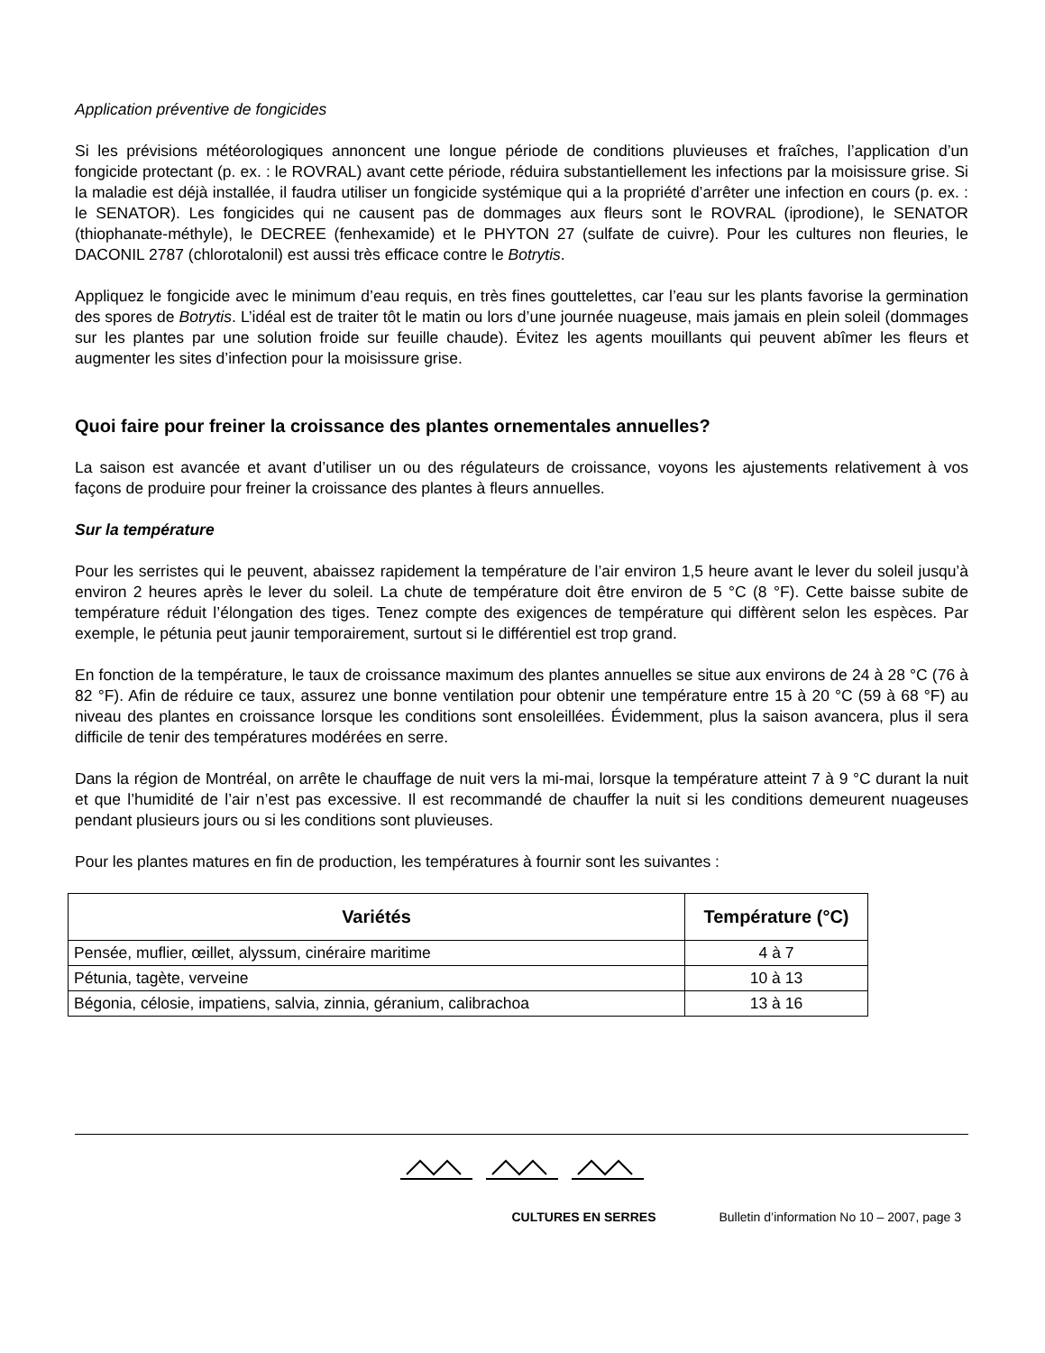Application préventive de fongicides
Si les prévisions météorologiques annoncent une longue période de conditions pluvieuses et fraîches, l’application d’un fongicide protectant (p. ex. : le ROVRAL) avant cette période, réduira substantiellement les infections par la moisissure grise. Si la maladie est déjà installée, il faudra utiliser un fongicide systémique qui a la propriété d’arrêter une infection en cours (p. ex. : le SENATOR). Les fongicides qui ne causent pas de dommages aux fleurs sont le ROVRAL (iprodione), le SENATOR (thiophanate-méthyle), le DECREE (fenhexamide) et le PHYTON 27 (sulfate de cuivre). Pour les cultures non fleuries, le DACONIL 2787 (chlorotalonil) est aussi très efficace contre le Botrytis.
Appliquez le fongicide avec le minimum d’eau requis, en très fines gouttelettes, car l’eau sur les plants favorise la germination des spores de Botrytis. L’idéal est de traiter tôt le matin ou lors d’une journée nuageuse, mais jamais en plein soleil (dommages sur les plantes par une solution froide sur feuille chaude). Évitez les agents mouillants qui peuvent abîmer les fleurs et augmenter les sites d’infection pour la moisissure grise.
Quoi faire pour freiner la croissance des plantes ornementales annuelles?
La saison est avancée et avant d’utiliser un ou des régulateurs de croissance, voyons les ajustements relativement à vos façons de produire pour freiner la croissance des plantes à fleurs annuelles.
Sur la température
Pour les serristes qui le peuvent, abaissez rapidement la température de l’air environ 1,5 heure avant le lever du soleil jusqu’à environ 2 heures après le lever du soleil. La chute de température doit être environ de 5 °C (8 °F). Cette baisse subite de température réduit l’élongation des tiges. Tenez compte des exigences de température qui diffèrent selon les espèces. Par exemple, le pétunia peut jaunir temporairement, surtout si le différentiel est trop grand.
En fonction de la température, le taux de croissance maximum des plantes annuelles se situe aux environs de 24 à 28 °C (76 à 82 °F). Afin de réduire ce taux, assurez une bonne ventilation pour obtenir une température entre 15 à 20 °C (59 à 68 °F) au niveau des plantes en croissance lorsque les conditions sont ensoleillées. Évidemment, plus la saison avancera, plus il sera difficile de tenir des températures modérées en serre.
Dans la région de Montréal, on arrête le chauffage de nuit vers la mi-mai, lorsque la température atteint 7 à 9 °C durant la nuit et que l’humidité de l’air n’est pas excessive. Il est recommandé de chauffer la nuit si les conditions demeurent nuageuses pendant plusieurs jours ou si les conditions sont pluvieuses.
Pour les plantes matures en fin de production, les températures à fournir sont les suivantes :
| Variétés | Température (°C) |
| --- | --- |
| Pensée, muflier, œillet, alyssum, cinéraire maritime | 4 à 7 |
| Pétunia, tagète, verveine | 10 à 13 |
| Bégonia, célosie, impatiens, salvia, zinnia, géranium, calibrachoa | 13 à 16 |
CULTURES EN SERRES Bulletin d’information No 10 – 2007, page 3